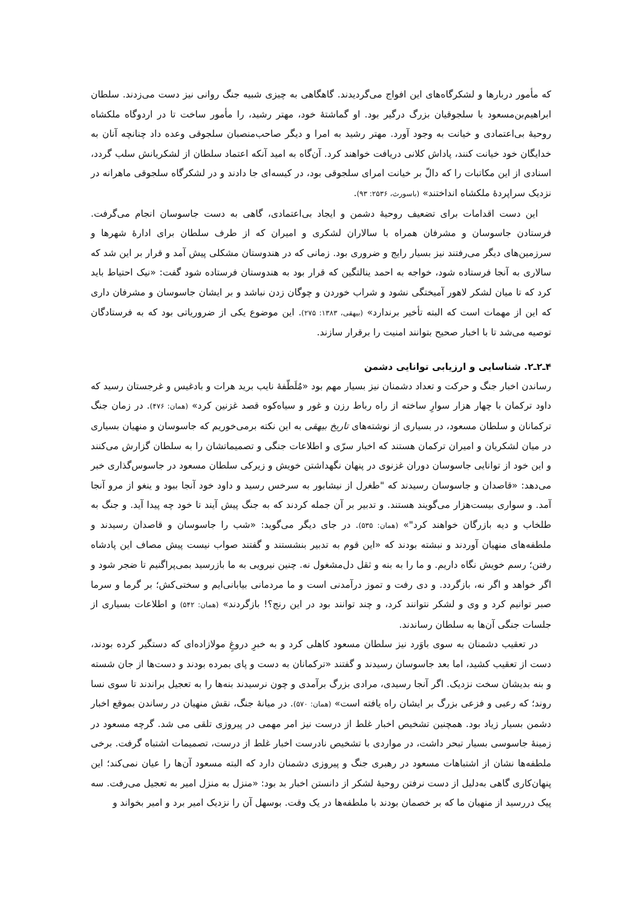که مأمور دربارها و لشکرگاه‌های این افواج می‌گردیدند. گاهگاهی به چیزی شبیه جنگ روانی نیز دست می‌زدند. سلطان ابراهیم‌بن‌مسعود با سلجوقیان بزرگ درگیر بود. او گماشتهٔ خود، مهتر رشید، را مأمور ساخت تا در اردوگاه ملکشاه روحیهٔ بی‌اعتمادی و خیانت به وجود آورد. مهتر رشید به امرا و دیگر صاحب‌منصبان سلجوقی وعده داد چنانچه آنان به خدایگان خود خیانت کنند، پاداش کلانی دریافت خواهند کرد. آن‌گاه به امید آنکه اعتماد سلطان از لشکریانش سلب گردد، اسنادی از این مکاتبات را که دالّ بر خیانت امرای سلجوقی بود، در کیسه‌ای جا دادند و در لشکرگاه سلجوقی ماهرانه در نزدیک سراپردهٔ ملکشاه انداختند» (باسورث، ۲۵۳۶: ۹۳).
این دست اقدامات برای تضعیف روحیهٔ دشمن و ایجاد بی‌اعتمادی، گاهی به دست جاسوسان انجام می‌گرفت. فرستادن جاسوسان و مشرفان همراه با سالاران لشکری و امیران که از طرف سلطان برای ادارهٔ شهرها و سرزمین‌های دیگر می‌رفتند نیز بسیار رایج و ضروری بود. زمانی که در هندوستان مشکلی پیش آمد و قرار بر این شد که سالاری به آنجا فرستاده شود، خواجه به احمد ینالتگین که قرار بود به هندوستان فرستاده شود گفت: «نیک احتیاط باید کرد که تا میان لشکر لاهور آمیختگی نشود و شراب خوردن و چوگان زدن نباشد و بر ایشان جاسوسان و مشرفان داری که این از مهمات است که البته تأخیر برندارد» (بیهقی، ۱۳۸۳: ۲۷۵). این موضوع یکی از ضروریاتی بود که به فرستادگان توصیه می‌شد تا با اخبار صحیح بتوانند امنیت را برقرار سازند.
۴ـ۲ـ۲. شناسایی و ارزیابی توانایی دشمن
رساندن اخبار جنگ و حرکت و تعداد دشمنان نیز بسیار مهم بود «مُلَطّفهٔ نایب برید هرات و بادغیس و غرجستان رسید که داود ترکمان با چهار هزار سوارِ ساخته از راه رباط رزن و غور و سیاه‌کوه قصد غزنین کرد» (همان: ۴۷۶). در زمان جنگ ترکمانان و سلطان مسعود، در بسیاری از نوشته‌های تاریخ بیهقی به این نکته برمی‌خوریم که جاسوسان و منهیان بسیاری در میان لشکریان و امیران ترکمان هستند که اخبار سرّی و اطلاعات جنگی و تصمیماتشان را به سلطان گزارش می‌کنند و این خود از توانایی جاسوسان دوران غزنوی در پنهان نگهداشتن خویش و زیرکی سلطان مسعود در جاسوس‌گذاری خبر می‌دهد: «قاصدان و جاسوسان رسیدند که "طغرل از نیشابور به سرخس رسید و داود خود آنجا ببود و ینغو از مرو آنجا آمد. و سواری بیست‌هزار می‌گویند هستند. و تدبیر بر آن جمله کردند که به جنگ پیش آیند تا خود چه پیدا آید. و جنگ به طلخاب و دیه بازرگان خواهند کرد"» (همان: ۵۳۵). در جای دیگر می‌گوید: «شب را جاسوسان و قاصدان رسیدند و ملطفه‌های منهیان آوردند و نبشته بودند که «این قوم به تدبیر بنشستند و گفتند صواب نیست پیش مصاف این پادشاه رفتن؛ رسم خویش نگاه داریم. و ما را به بنه و ثقل دل‌مشغول نه. چنین نیرویی به ما بازرسید بمی‌پراگنیم تا ضجر شود و اگر خواهد و اگر نه، بازگردد. و دی رفت و تموز درآمدنی است و ما مردمانی بیابانی‌ایم و سختی‌کش؛ بر گرما و سرما صبر توانیم کرد و وی و لشکر نتوانند کرد، و چند توانند بود در این رنج؟! بازگردند» (همان: ۵۴۲) و اطلاعات بسیاری از جلسات جنگی آن‌ها به سلطان رساندند.
در تعقیب دشمنان به سوی باوَرد نیز سلطان مسعود کاهلی کرد و به خبرِ دروغِ مولازاده‌ای که دستگیر کرده بودند، دست از تعقیب کشید، اما بعد جاسوسان رسیدند و گفتند «ترکمانان به دست و پای بمرده بودند و دست‌ها از جان شسته و بنه بدیشان سخت نزدیک. اگر آنجا رسیدی، مرادی بزرگ برآمدی و چون نرسیدند بنه‌ها را به تعجیل براندند تا سوی نسا روند؛ که رعبی و فزعی بزرگ بر ایشان راه یافته است» (همان: ۵۷۰). در میانهٔ جنگ، نقش منهیان در رساندن بموقع اخبار دشمن بسیار زیاد بود. همچنین تشخیص اخبار غلط از درست نیز امر مهمی در پیروزی تلقی می شد. گرچه مسعود در زمینهٔ جاسوسی بسیار تبحر داشت، در مواردی با تشخیص نادرست اخبار غلط از درست، تصمیمات اشتباه گرفت. برخی ملطفه‌ها نشان از اشتباهات مسعود در رهبری جنگ و پیروزی دشمنان دارد که البته مسعود آن‌ها را عیان نمی‌کند؛ این پنهان‌کاری گاهی به‌دلیل از دست نرفتن روحیهٔ لشکر از دانستن اخبار بد بود: «منزل به منزل امیر به تعجیل می‌رفت. سه پیک دررسید از منهیان ما که بر خصمان بودند با ملطفه‌ها در یک وقت. بوسهل آن را نزدیک امیر برد و امیر بخواند و